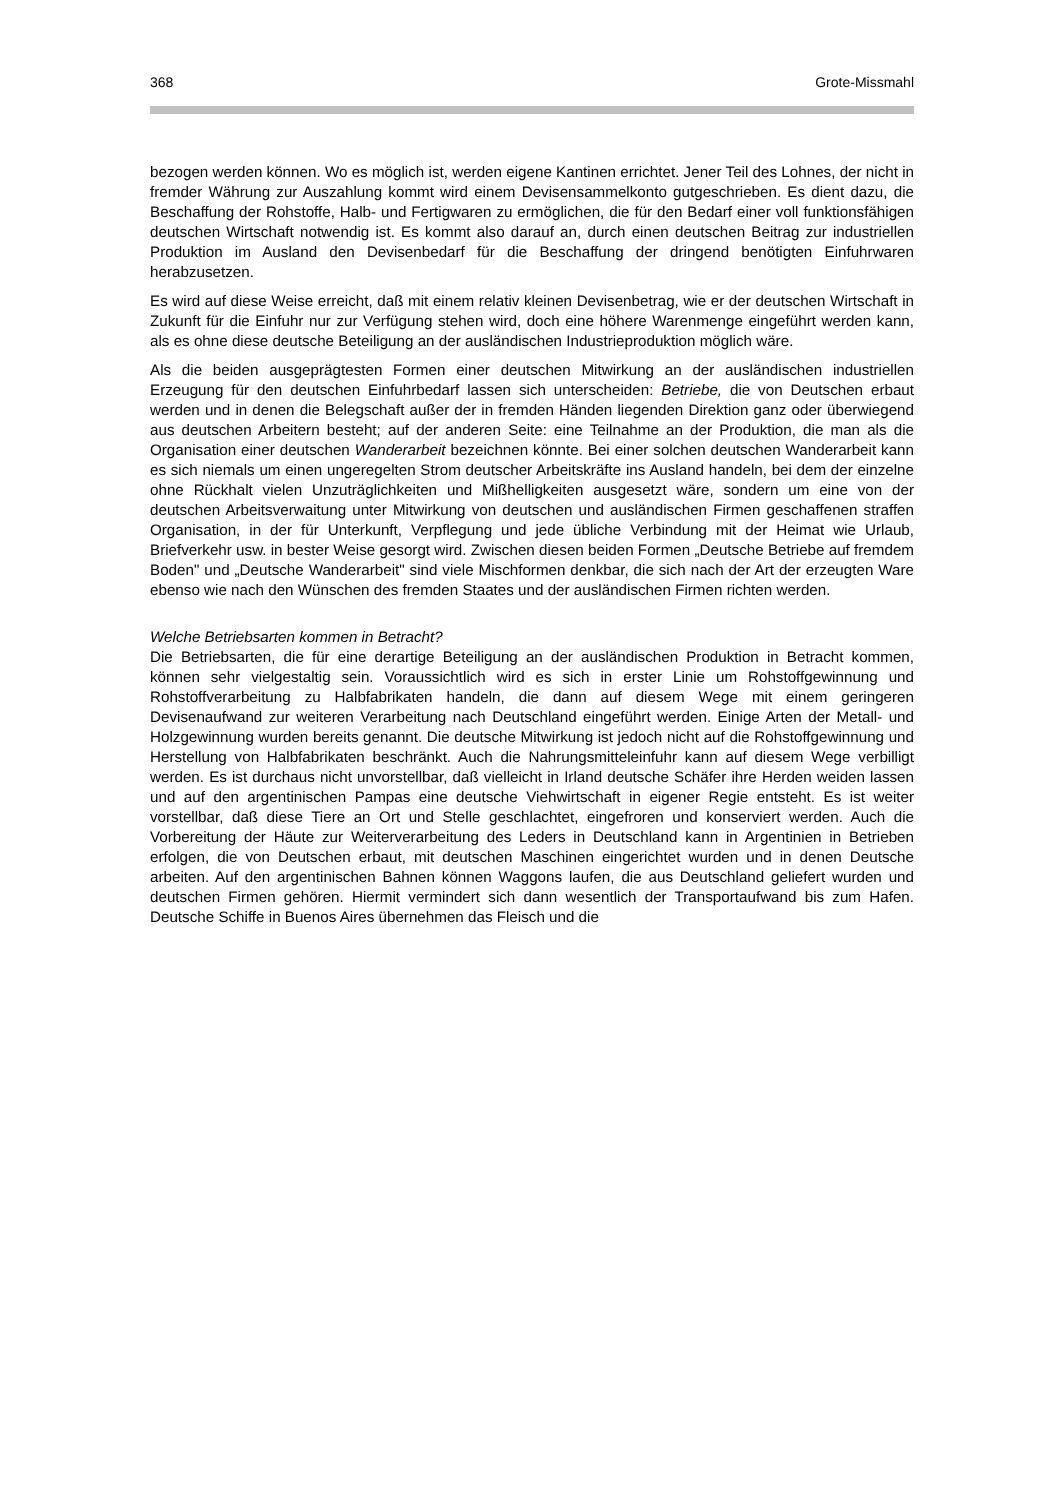368 Grote-Missmahl
bezogen werden können. Wo es möglich ist, werden eigene Kantinen errichtet. Jener Teil des Lohnes, der nicht in fremder Währung zur Auszahlung kommt wird einem Devisensammelkonto gutgeschrieben. Es dient dazu, die Beschaffung der Rohstoffe, Halb- und Fertigwaren zu ermöglichen, die für den Bedarf einer voll funktionsfähigen deutschen Wirtschaft notwendig ist. Es kommt also darauf an, durch einen deutschen Beitrag zur industriellen Produktion im Ausland den Devisenbedarf für die Beschaffung der dringend benötigten Einfuhrwaren herabzusetzen.
Es wird auf diese Weise erreicht, daß mit einem relativ kleinen Devisenbetrag, wie er der deutschen Wirtschaft in Zukunft für die Einfuhr nur zur Verfügung stehen wird, doch eine höhere Warenmenge eingeführt werden kann, als es ohne diese deutsche Beteiligung an der ausländischen Industrieproduktion möglich wäre.
Als die beiden ausgeprägtesten Formen einer deutschen Mitwirkung an der ausländischen industriellen Erzeugung für den deutschen Einfuhrbedarf lassen sich unterscheiden: Betriebe, die von Deutschen erbaut werden und in denen die Belegschaft außer der in fremden Händen liegenden Direktion ganz oder überwiegend aus deutschen Arbeitern besteht; auf der anderen Seite: eine Teilnahme an der Produktion, die man als die Organisation einer deutschen Wanderarbeit bezeichnen könnte. Bei einer solchen deutschen Wanderarbeit kann es sich niemals um einen ungeregelten Strom deutscher Arbeitskräfte ins Ausland handeln, bei dem der einzelne ohne Rückhalt vielen Unzuträglichkeiten und Mißhelligkeiten ausgesetzt wäre, sondern um eine von der deutschen Arbeitsverwaitung unter Mitwirkung von deutschen und ausländischen Firmen geschaffenen straffen Organisation, in der für Unterkunft, Verpflegung und jede übliche Verbindung mit der Heimat wie Urlaub, Briefverkehr usw. in bester Weise gesorgt wird. Zwischen diesen beiden Formen „Deutsche Betriebe auf fremdem Boden" und „Deutsche Wanderarbeit" sind viele Mischformen denkbar, die sich nach der Art der erzeugten Ware ebenso wie nach den Wünschen des fremden Staates und der ausländischen Firmen richten werden.
Welche Betriebsarten kommen in Betracht?
Die Betriebsarten, die für eine derartige Beteiligung an der ausländischen Produktion in Betracht kommen, können sehr vielgestaltig sein. Voraussichtlich wird es sich in erster Linie um Rohstoffgewinnung und Rohstoffverarbeitung zu Halbfabrikaten handeln, die dann auf diesem Wege mit einem geringeren Devisenaufwand zur weiteren Verarbeitung nach Deutschland eingeführt werden. Einige Arten der Metall- und Holzgewinnung wurden bereits genannt. Die deutsche Mitwirkung ist jedoch nicht auf die Rohstoffgewinnung und Herstellung von Halbfabrikaten beschränkt. Auch die Nahrungsmitteleinfuhr kann auf diesem Wege verbilligt werden. Es ist durchaus nicht unvorstellbar, daß vielleicht in Irland deutsche Schäfer ihre Herden weiden lassen und auf den argentinischen Pampas eine deutsche Viehwirtschaft in eigener Regie entsteht. Es ist weiter vorstellbar, daß diese Tiere an Ort und Stelle geschlachtet, eingefroren und konserviert werden. Auch die Vorbereitung der Häute zur Weiterverarbeitung des Leders in Deutschland kann in Argentinien in Betrieben erfolgen, die von Deutschen erbaut, mit deutschen Maschinen eingerichtet wurden und in denen Deutsche arbeiten. Auf den argentinischen Bahnen können Waggons laufen, die aus Deutschland geliefert wurden und deutschen Firmen gehören. Hiermit vermindert sich dann wesentlich der Transportaufwand bis zum Hafen. Deutsche Schiffe in Buenos Aires übernehmen das Fleisch und die